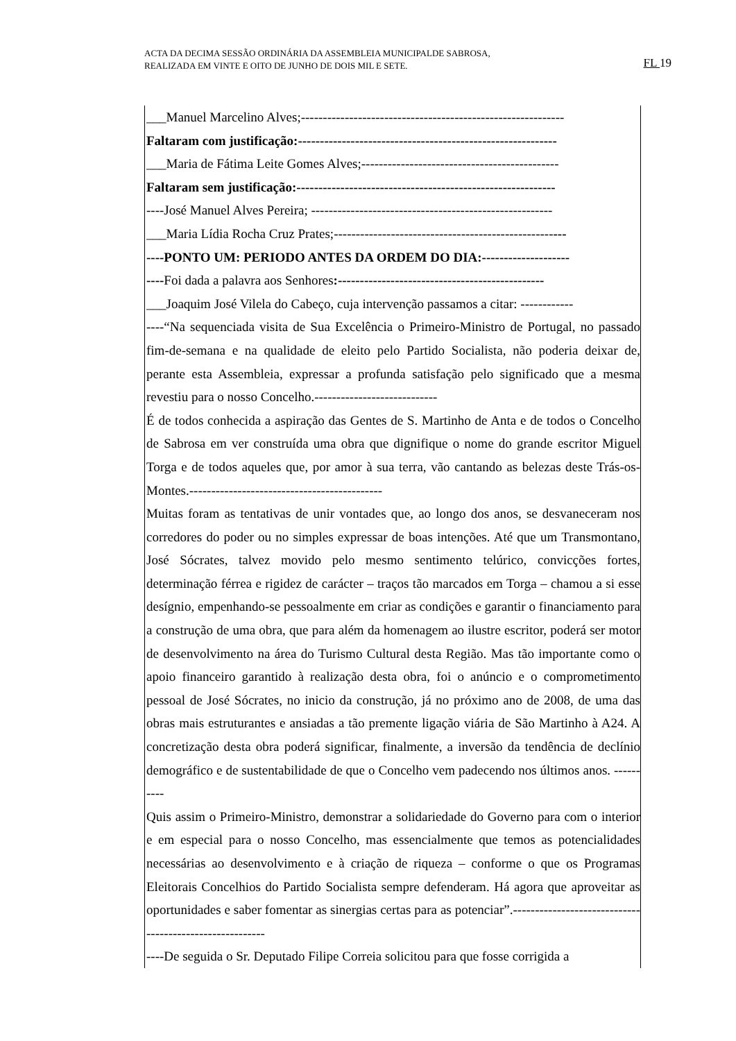ACTA DA DECIMA SESSÃO ORDINÁRIA DA ASSEMBLEIA MUNICIPALDE SABROSA,
REALIZADA EM VINTE E OITO DE JUNHO DE DOIS MIL E SETE. FL 19
___Manuel Marcelino Alves;------------------------------------------------------------
Faltaram com justificação:-----------------------------------------------------------
___Maria de Fátima Leite Gomes Alves;---------------------------------------------
Faltaram sem justificação:-----------------------------------------------------------
----José Manuel Alves Pereira; -------------------------------------------------------
___Maria Lídia Rocha Cruz Prates;-----------------------------------------------------
----PONTO UM: PERIODO ANTES DA ORDEM DO DIA:--------------------
----Foi dada a palavra aos Senhores:-----------------------------------------------
___Joaquim José Vilela do Cabeço, cuja intervenção passamos a citar: ------------
----“Na sequenciada visita de Sua Excelência o Primeiro-Ministro de Portugal, no passado fim-de-semana e na qualidade de eleito pelo Partido Socialista, não poderia deixar de, perante esta Assembleia, expressar a profunda satisfação pelo significado que a mesma revestiu para o nosso Concelho.----------------------------
É de todos conhecida a aspiração das Gentes de S. Martinho de Anta e de todos o Concelho de Sabrosa em ver construída uma obra que dignifique o nome do grande escritor Miguel Torga e de todos aqueles que, por amor à sua terra, vão cantando as belezas deste Trás-os-Montes.--------------------------------------------
Muitas foram as tentativas de unir vontades que, ao longo dos anos, se desvaneceram nos corredores do poder ou no simples expressar de boas intenções. Até que um Transmontano, José Sócrates, talvez movido pelo mesmo sentimento telúrico, convicções fortes, determinação férrea e rigidez de carácter – traços tão marcados em Torga – chamou a si esse desígnio, empenhando-se pessoalmente em criar as condições e garantir o financiamento para a construção de uma obra, que para além da homenagem ao ilustre escritor, poderá ser motor de desenvolvimento na área do Turismo Cultural desta Região. Mas tão importante como o apoio financeiro garantido à realização desta obra, foi o anúncio e o comprometimento pessoal de José Sócrates, no inicio da construção, já no próximo ano de 2008, de uma das obras mais estruturantes e ansiadas a tão premente ligação viária de São Martinho à A24. A concretização desta obra poderá significar, finalmente, a inversão da tendência de declínio demográfico e de sustentabilidade de que o Concelho vem padecendo nos últimos anos. ----------
Quis assim o Primeiro-Ministro, demonstrar a solidariedade do Governo para com o interior e em especial para o nosso Concelho, mas essencialmente que temos as potencialidades necessárias ao desenvolvimento e à criação de riqueza – conforme o que os Programas Eleitorais Concelhios do Partido Socialista sempre defenderam. Há agora que aproveitar as oportunidades e saber fomentar as sinergias certas para as potenciar”.--------------------------------------------------------
----De seguida o Sr. Deputado Filipe Correia solicitou para que fosse corrigida a